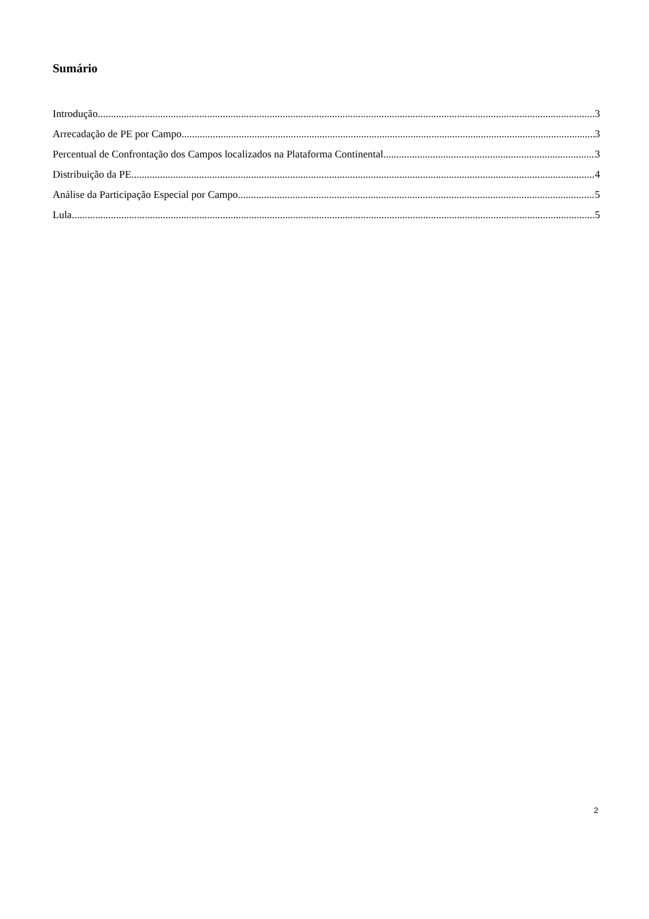Sumário
Introdução 3
Arrecadação de PE por Campo 3
Percentual de Confrontação dos Campos localizados na Plataforma Continental 3
Distribuição da PE 4
Análise da Participação Especial por Campo 5
Lula 5
2